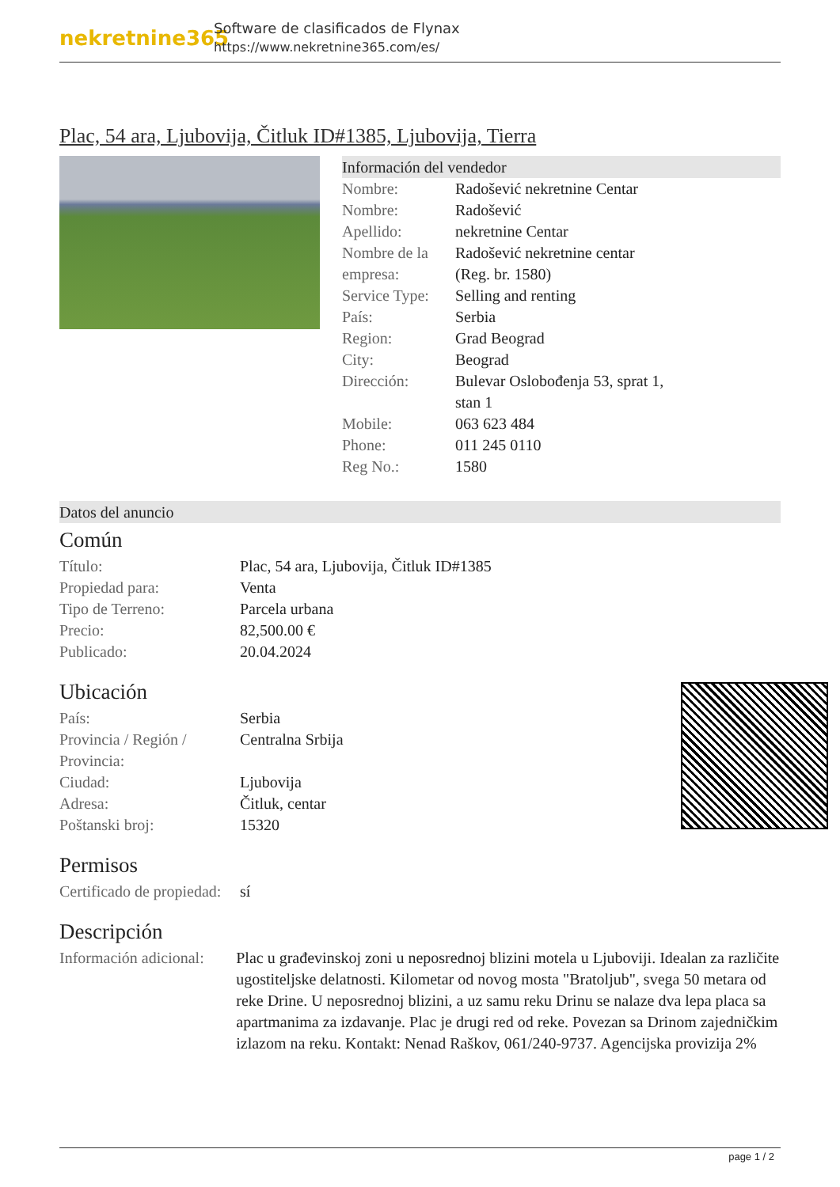nekretnine365
Software de clasificados de Flynax
https://www.nekretnine365.com/es/
Plac, 54 ara, Ljubovija, Čitluk ID#1385, Ljubovija, Tierra
Información del vendedor
| Nombre: | Radošević nekretnine Centar |
| Nombre: | Radošević |
| Apellido: | nekretnine Centar |
| Nombre de la empresa: | Radošević nekretnine centar (Reg. br. 1580) |
| Service Type: | Selling and renting |
| País: | Serbia |
| Region: | Grad Beograd |
| City: | Beograd |
| Dirección: | Bulevar Oslobođenja 53, sprat 1, stan 1 |
| Mobile: | 063 623 484 |
| Phone: | 011 245 0110 |
| Reg No.: | 1580 |
Datos del anuncio
Común
| Título: | Plac, 54 ara, Ljubovija, Čitluk ID#1385 |
| Propiedad para: | Venta |
| Tipo de Terreno: | Parcela urbana |
| Precio: | 82,500.00 € |
| Publicado: | 20.04.2024 |
Ubicación
| País: | Serbia |
| Provincia / Región / Provincia: | Centralna Srbija |
| Ciudad: | Ljubovija |
| Adresa: | Čitluk, centar |
| Poštanski broj: | 15320 |
Permisos
| Certificado de propiedad: | sí |
Descripción
| Información adicional: | Plac u građevinskoj zoni u neposrednoj blizini motela u Ljuboviji. Idealan za različite ugostiteljske delatnosti. Kilometar od novog mosta "Bratoljub", svega 50 metara od reke Drine. U neposrednoj blizini, a uz samu reku Drinu se nalaze dva lepa placa sa apartmanima za izdavanje. Plac je drugi red od reke. Povezan sa Drinom zajedničkim izlazom na reku. Kontakt: Nenad Raškov, 061/240-9737. Agencijska provizija 2% |
page 1 / 2